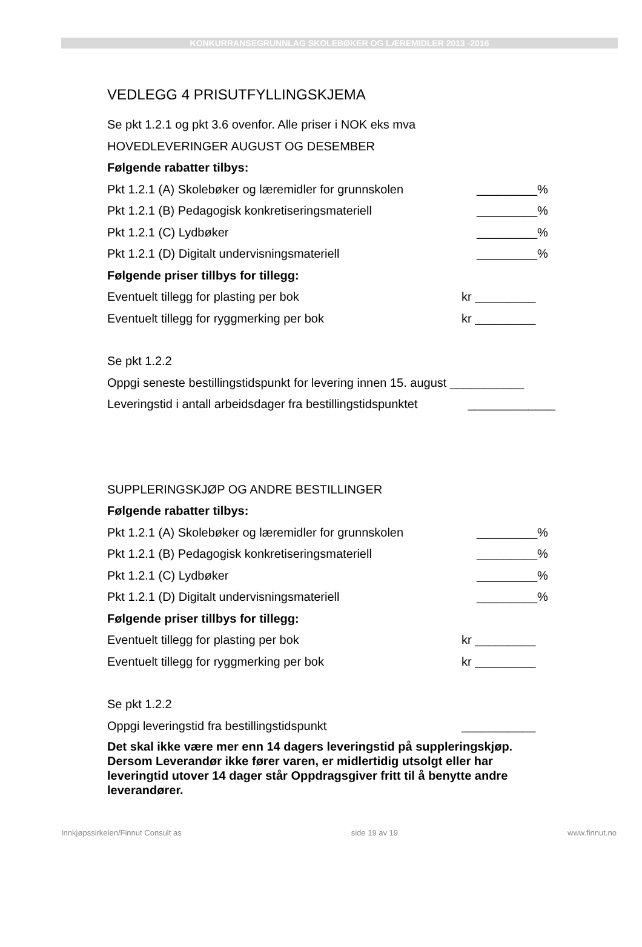KONKURRANSEGRUNNLAG SKOLEBØKER OG LÆREMIDLER 2013 -2016
VEDLEGG 4 PRISUTFYLLINGSKJEMA
Se pkt 1.2.1 og pkt 3.6 ovenfor. Alle priser i NOK eks mva
HOVEDLEVERINGER AUGUST OG DESEMBER
Følgende rabatter tilbys:
Pkt 1.2.1 (A) Skolebøker og læremidler for grunnskolen _________%
Pkt 1.2.1 (B) Pedagogisk konkretiseringsmateriell _________%
Pkt 1.2.1 (C) Lydbøker _________%
Pkt 1.2.1 (D) Digitalt undervisningsmateriell _________%
Følgende priser tillbys for tillegg:
Eventuelt tillegg for plasting per bok kr _________
Eventuelt tillegg for ryggmerking per bok kr _________
Se pkt 1.2.2
Oppgi seneste bestillingstidspunkt for levering innen 15. august ___________
Leveringstid i antall arbeidsdager fra bestillingstidspunktet _____________
SUPPLERINGSKJØP OG ANDRE BESTILLINGER
Følgende rabatter tilbys:
Pkt 1.2.1 (A) Skolebøker og læremidler for grunnskolen _________%
Pkt 1.2.1 (B) Pedagogisk konkretiseringsmateriell _________%
Pkt 1.2.1 (C) Lydbøker _________%
Pkt 1.2.1 (D) Digitalt undervisningsmateriell _________%
Følgende priser tillbys for tillegg:
Eventuelt tillegg for plasting per bok kr _________
Eventuelt tillegg for ryggmerking per bok kr _________
Se pkt 1.2.2
Oppgi leveringstid fra bestillingstidspunkt ___________
Det skal ikke være mer enn 14 dagers leveringstid på suppleringskjøp. Dersom Leverandør ikke fører varen, er midlertidig utsolgt eller har leveringtid utover 14 dager står Oppdragsgiver fritt til å benytte andre leverandører.
Innkjøpssirkelen/Finnut Consult as side 19 av 19 www.finnut.no